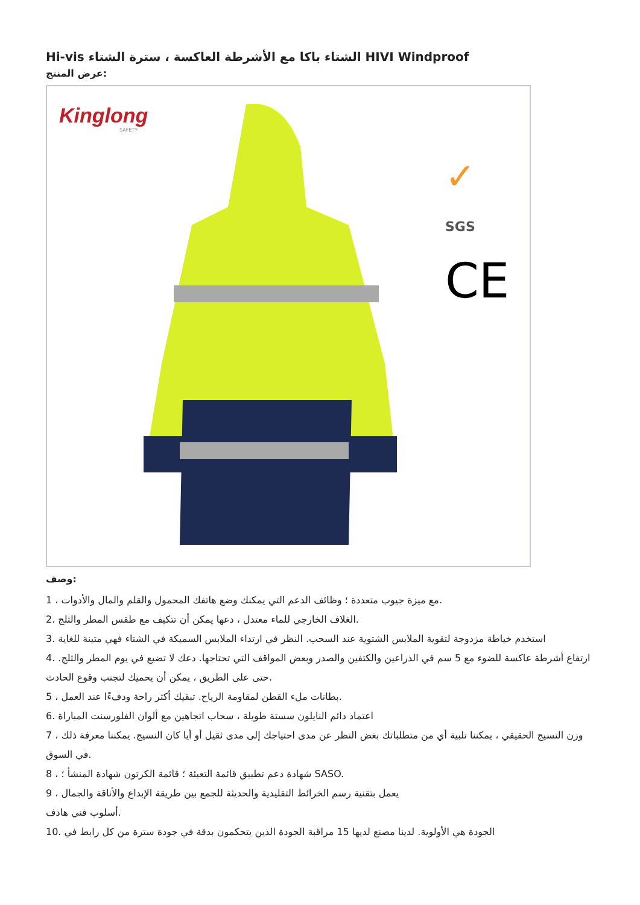Hi-vis الشتاء باكا مع الأشرطة العاكسة ، سترة الشتاء HIVI Windproof
عرض المنتج:
Kinglong
SAFETY
✓
SGS
CE
وصف:
1 ، مع ميزة جيوب متعددة ؛ وظائف الدعم التي يمكنك وضع هاتفك المحمول والقلم والمال والأدوات.
2. الغلاف الخارجي للماء معتدل ، دعها يمكن أن تتكيف مع طقس المطر والثلج.
3. استخدم خياطة مزدوجة لتقوية الملابس الشتوية عند السحب. النظر في ارتداء الملابس السميكة في الشتاء فهي متينة للغاية
4. ارتفاع أشرطة عاكسة للضوء مع 5 سم في الذراعين والكتفين والصدر وبعض المواقف التي تحتاجها. دعك لا تضيع في يوم المطر والثلج. حتى على الطريق ، يمكن أن يحميك لتجنب وقوع الحادث.
5 ، بطانات ملء القطن لمقاومة الرياح. تبقيك أكثر راحة ودفءًا عند العمل.
6. اعتماد دائم النايلون سستة طويلة ، سحاب اتجاهين مع ألوان الفلورسنت المباراة
7 ، وزن النسيج الحقيقي ، يمكننا تلبية أي من متطلباتك بغض النظر عن مدى احتياجك إلى مدى ثقيل أو أيا كان النسيج. يمكننا معرفة ذلك في السوق.
8 ، شهادة دعم تطبيق قائمة التعبئة ؛ قائمة الكرتون شهادة المنشأ ؛ SASO.
9 ، يعمل بتقنية رسم الخرائط التقليدية والحديثة للجمع بين طريقة الإبداع والأناقة والجمال
أسلوب فني هادف.
10. الجودة هي الأولوية. لدينا مصنع لديها 15 مراقبة الجودة الذين يتحكمون بدقة في جودة سترة من كل رابط في